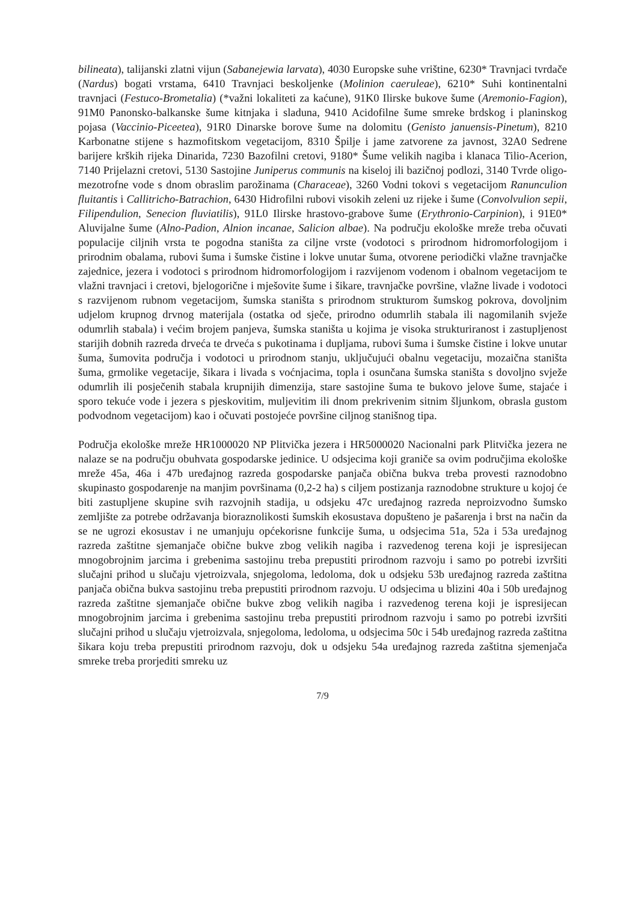bilineata), talijanski zlatni vijun (Sabanejewia larvata), 4030 Europske suhe vrištine, 6230* Travnjaci tvrdače (Nardus) bogati vrstama, 6410 Travnjaci beskoljenke (Molinion caeruleae), 6210* Suhi kontinentalni travnjaci (Festuco-Brometalia) (*važni lokaliteti za kaćune), 91K0 Ilirske bukove šume (Aremonio-Fagion), 91M0 Panonsko-balkanske šume kitnjaka i sladuna, 9410 Acidofilne šume smreke brdskog i planinskog pojasa (Vaccinio-Piceetea), 91R0 Dinarske borove šume na dolomitu (Genisto januensis-Pinetum), 8210 Karbonatne stijene s hazmofitskom vegetacijom, 8310 Špilje i jame zatvorene za javnost, 32A0 Sedrene barijere krških rijeka Dinarida, 7230 Bazofilni cretovi, 9180* Šume velikih nagiba i klanaca Tilio-Acerion, 7140 Prijelazni cretovi, 5130 Sastojine Juniperus communis na kiseloj ili bazičnoj podlozi, 3140 Tvrde oligo-mezotrofne vode s dnom obraslim parožinama (Characeae), 3260 Vodni tokovi s vegetacijom Ranunculion fluitantis i Callitricho-Batrachion, 6430 Hidrofilni rubovi visokih zeleni uz rijeke i šume (Convolvulion sepii, Filipendulion, Senecion fluviatilis), 91L0 Ilirske hrastovo-grabove šume (Erythronio-Carpinion), i 91E0* Aluvijalne šume (Alno-Padion, Alnion incanae, Salicion albae). Na području ekološke mreže treba očuvati populacije ciljnih vrsta te pogodna staništa za ciljne vrste (vodotoci s prirodnom hidromorfologijom i prirodnim obalama, rubovi šuma i šumske čistine i lokve unutar šuma, otvorene periodički vlažne travnjačke zajednice, jezera i vodotoci s prirodnom hidromorfologijom i razvijenom vodenom i obalnom vegetacijom te vlažni travnjaci i cretovi, bjelogorične i mješovite šume i šikare, travnjačke površine, vlažne livade i vodotoci s razvijenom rubnom vegetacijom, šumska staništa s prirodnom strukturom šumskog pokrova, dovoljnim udjelom krupnog drvnog materijala (ostatka od sječe, prirodno odumrlih stabala ili nagomilanih svježe odumrlih stabala) i većim brojem panjeva, šumska staništa u kojima je visoka strukturiranost i zastupljenost starijih dobnih razreda drveća te drveća s pukotinama i dupljama, rubovi šuma i šumske čistine i lokve unutar šuma, šumovita područja i vodotoci u prirodnom stanju, uključujući obalnu vegetaciju, mozaična staništa šuma, grmolike vegetacije, šikara i livada s voćnjacima, topla i osunčana šumska staništa s dovoljno svježe odumrlih ili posječenih stabala krupnijih dimenzija, stare sastojine šuma te bukovo jelove šume, stajaće i sporo tekuće vode i jezera s pjeskovitim, muljevitim ili dnom prekrivenim sitnim šljunkom, obrasla gustom podvodnom vegetacijom) kao i očuvati postojeće površine ciljnog stanišnog tipa.
Područja ekološke mreže HR1000020 NP Plitvička jezera i HR5000020 Nacionalni park Plitvička jezera ne nalaze se na području obuhvata gospodarske jedinice. U odsjecima koji graniče sa ovim područjima ekološke mreže 45a, 46a i 47b uređajnog razreda gospodarske panjača obična bukva treba provesti raznodobno skupinasto gospodarenje na manjim površinama (0,2-2 ha) s ciljem postizanja raznodobne strukture u kojoj će biti zastupljene skupine svih razvojnih stadija, u odsjeku 47c uređajnog razreda neproizvodno šumsko zemljište za potrebe održavanja bioraznolikosti šumskih ekosustava dopušteno je pašarenja i brst na način da se ne ugrozi ekosustav i ne umanjuju općekorisne funkcije šuma, u odsjecima 51a, 52a i 53a uređajnog razreda zaštitne sjemanjače obične bukve zbog velikih nagiba i razvedenog terena koji je ispresijecan mnogobrojnim jarcima i grebenima sastojinu treba prepustiti prirodnom razvoju i samo po potrebi izvršiti slučajni prihod u slučaju vjetroizvala, snjegoloma, ledoloma, dok u odsjeku 53b uređajnog razreda zaštitna panjača obična bukva sastojinu treba prepustiti prirodnom razvoju. U odsjecima u blizini 40a i 50b uređajnog razreda zaštitne sjemanjače obične bukve zbog velikih nagiba i razvedenog terena koji je ispresijecan mnogobrojnim jarcima i grebenima sastojinu treba prepustiti prirodnom razvoju i samo po potrebi izvršiti slučajni prihod u slučaju vjetroizvala, snjegoloma, ledoloma, u odsjecima 50c i 54b uređajnog razreda zaštitna šikara koju treba prepustiti prirodnom razvoju, dok u odsjeku 54a uređajnog razreda zaštitna sjemenjača smreke treba prorjediti smreku uz
7/9